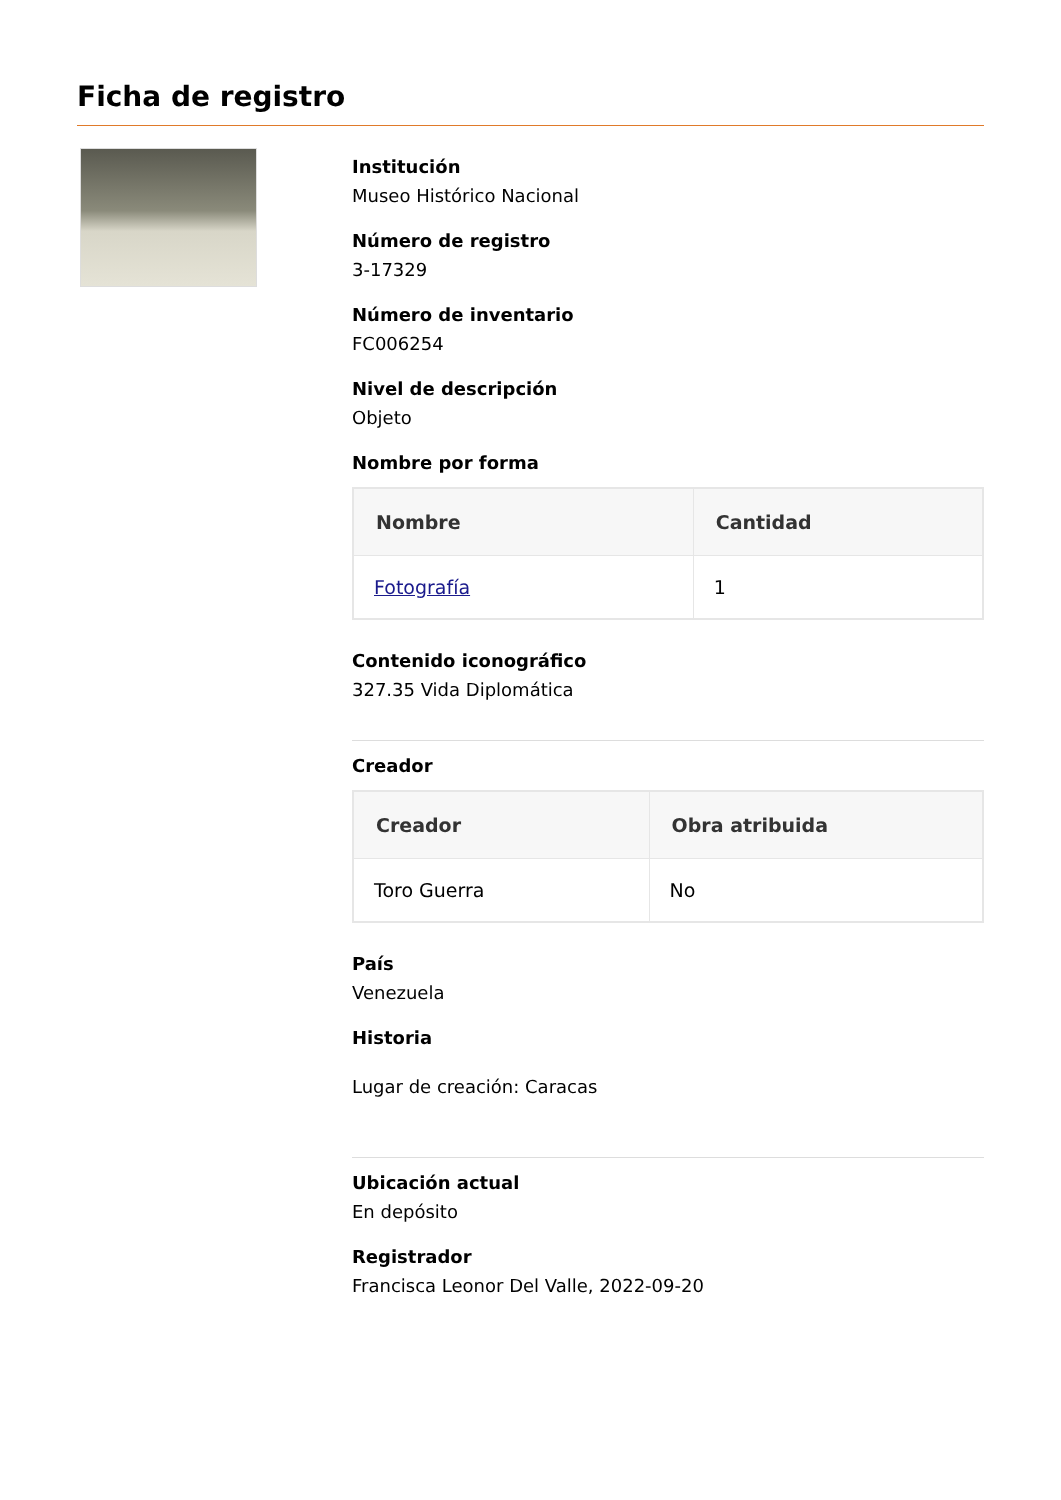Ficha de registro
Institución
Museo Histórico Nacional
Número de registro
3-17329
Número de inventario
FC006254
Nivel de descripción
Objeto
Nombre por forma
| Nombre | Cantidad |
| --- | --- |
| Fotografía | 1 |
Contenido iconográfico
327.35 Vida Diplomática
Creador
| Creador | Obra atribuida |
| --- | --- |
| Toro Guerra | No |
País
Venezuela
Historia
Lugar de creación: Caracas
Ubicación actual
En depósito
Registrador
Francisca Leonor Del Valle, 2022-09-20